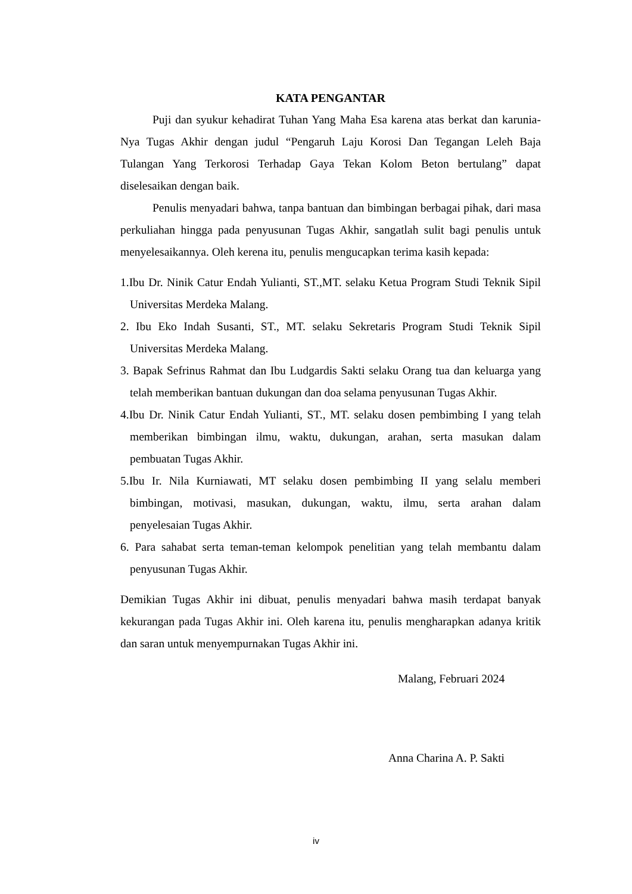KATA PENGANTAR
Puji dan syukur kehadirat Tuhan Yang Maha Esa karena atas berkat dan karunia-Nya Tugas Akhir dengan judul “Pengaruh Laju Korosi Dan Tegangan Leleh Baja Tulangan Yang Terkorosi Terhadap Gaya Tekan Kolom Beton bertulang” dapat diselesaikan dengan baik.
Penulis menyadari bahwa, tanpa bantuan dan bimbingan berbagai pihak, dari masa perkuliahan hingga pada penyusunan Tugas Akhir, sangatlah sulit bagi penulis untuk menyelesaikannya. Oleh kerena itu, penulis mengucapkan terima kasih kepada:
1.Ibu Dr. Ninik Catur Endah Yulianti, ST.,MT. selaku Ketua Program Studi Teknik Sipil Universitas Merdeka Malang.
2. Ibu Eko Indah Susanti, ST., MT. selaku Sekretaris Program Studi Teknik Sipil Universitas Merdeka Malang.
3. Bapak Sefrinus Rahmat dan Ibu Ludgardis Sakti selaku Orang tua dan keluarga yang telah memberikan bantuan dukungan dan doa selama penyusunan Tugas Akhir.
4.Ibu Dr. Ninik Catur Endah Yulianti, ST., MT. selaku dosen pembimbing I yang telah memberikan bimbingan ilmu, waktu, dukungan, arahan, serta masukan dalam pembuatan Tugas Akhir.
5.Ibu Ir. Nila Kurniawati, MT selaku dosen pembimbing II yang selalu memberi bimbingan, motivasi, masukan, dukungan, waktu, ilmu, serta arahan dalam penyelesaian Tugas Akhir.
6. Para sahabat serta teman-teman kelompok penelitian yang telah membantu dalam penyusunan Tugas Akhir.
Demikian Tugas Akhir ini dibuat, penulis menyadari bahwa masih terdapat banyak kekurangan pada Tugas Akhir ini. Oleh karena itu, penulis mengharapkan adanya kritik dan saran untuk menyempurnakan Tugas Akhir ini.
Malang, Februari 2024
Anna Charina A. P. Sakti
iv